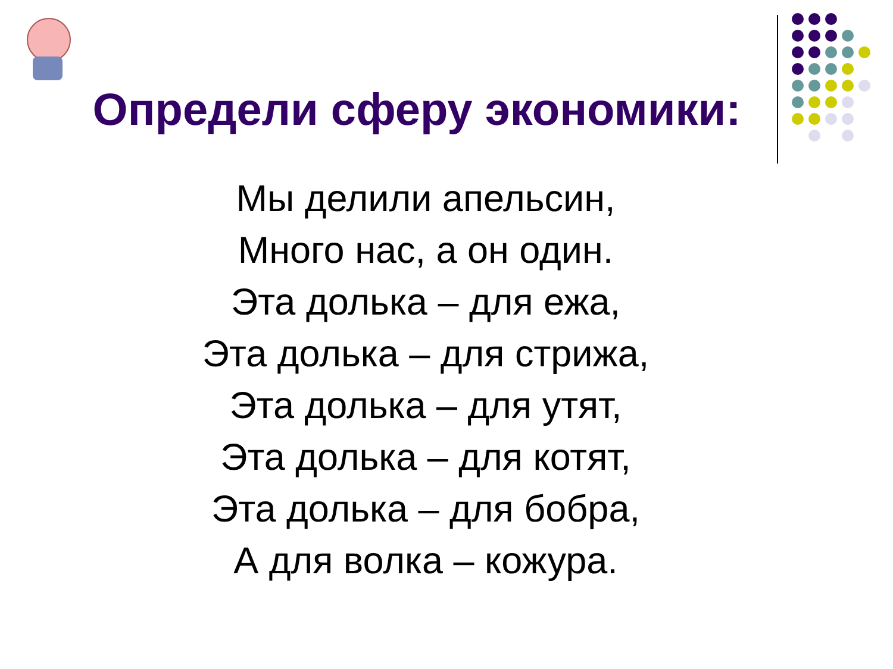Определи сферу экономики:
Мы делили апельсин,
Много нас, а он один.
Эта долька – для ежа,
Эта долька – для стрижа,
Эта долька – для утят,
Эта долька – для котят,
Эта долька – для бобра,
А для волка – кожура.